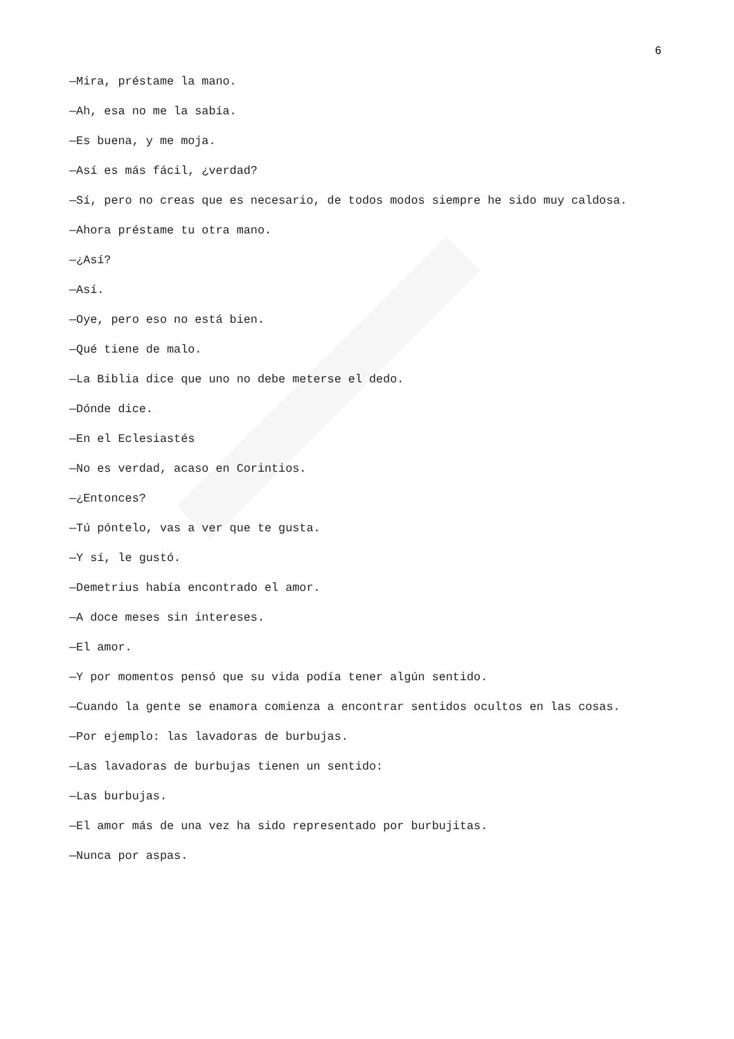6
—Mira, préstame la mano.
—Ah, esa no me la sabía.
—Es buena, y me moja.
—Así es más fácil, ¿verdad?
—Sí, pero no creas que es necesario, de todos modos siempre he sido muy caldosa.
—Ahora préstame tu otra mano.
—¿Así?
—Así.
—Oye, pero eso no está bien.
—Qué tiene de malo.
—La Biblia dice que uno no debe meterse el dedo.
—Dónde dice.
—En el Eclesiastés
—No es verdad, acaso en Corintios.
—¿Entonces?
—Tú póntelo, vas a ver que te gusta.
—Y sí, le gustó.
—Demetrius había encontrado el amor.
—A doce meses sin intereses.
—El amor.
—Y por momentos pensó que su vida podía tener algún sentido.
—Cuando la gente se enamora comienza a encontrar sentidos ocultos en las cosas.
—Por ejemplo: las lavadoras de burbujas.
—Las lavadoras de burbujas tienen un sentido:
—Las burbujas.
—El amor más de una vez ha sido representado por burbujitas.
—Nunca por aspas.